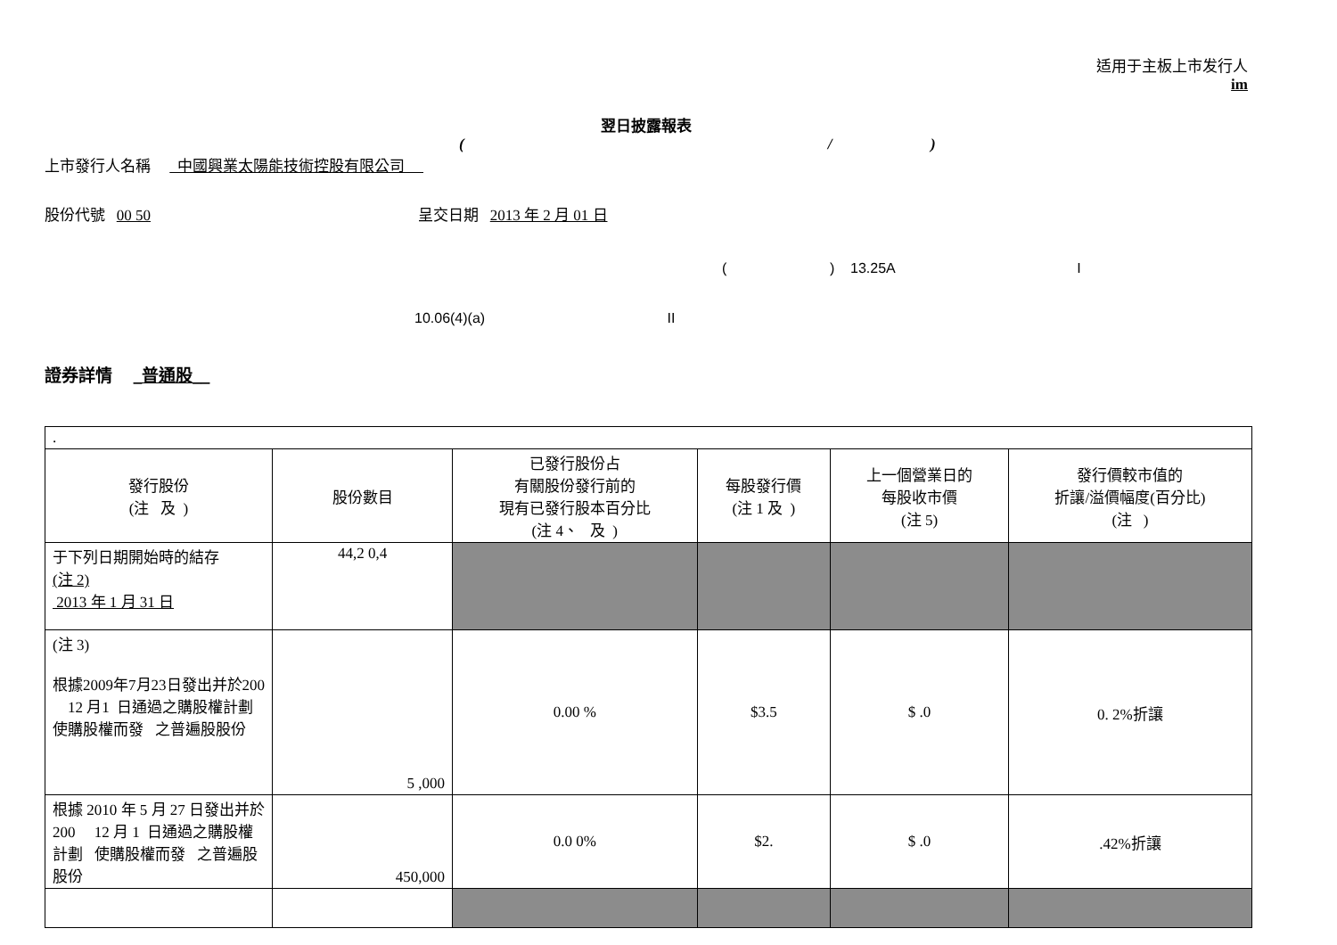适用于主板上市发行人
im
翌日披露報表
( / )
上市發行人名稱 中國興業太陽能技術控股有限公司
股份代號 00 50 呈交日期 2013 年 2 月 01 日
( ) 13.25A I
10.06(4)(a) II
證券詳情 _普通股__
| . | | | | | |
| 發行股份 (注 及 ) | 股份數目 | 已發行股份占 有關股份發行前的 現有已發行股本百分比 (注 4、 及 ) | 每股發行價 (注 1 及 ) | 上一個營業日的 每股收市價 (注 5) | 發行價較市值的 折讓/溢價幅度(百分比) (注 ) |
| 于下列日期開始時的結存 (注 2) 2013 年 1 月 31 日 | 44,2 0,4 | | | | |
| (注 3) 根據2009年7月23日發出并於200 12 月1 日通過之購股權計劃 使購股權而發 之普遍股股份 | 5 ,000 | 0.00 % | $3.5 | $ .0 | 0. 2%折讓 |
| 根據 2010 年 5 月 27 日發出并於 200 12 月 1 日通過之購股權計劃 使購股權而發 之普遍股股份 | 450,000 | 0.0 0% | $2. | $ .0 | .42%折讓 |